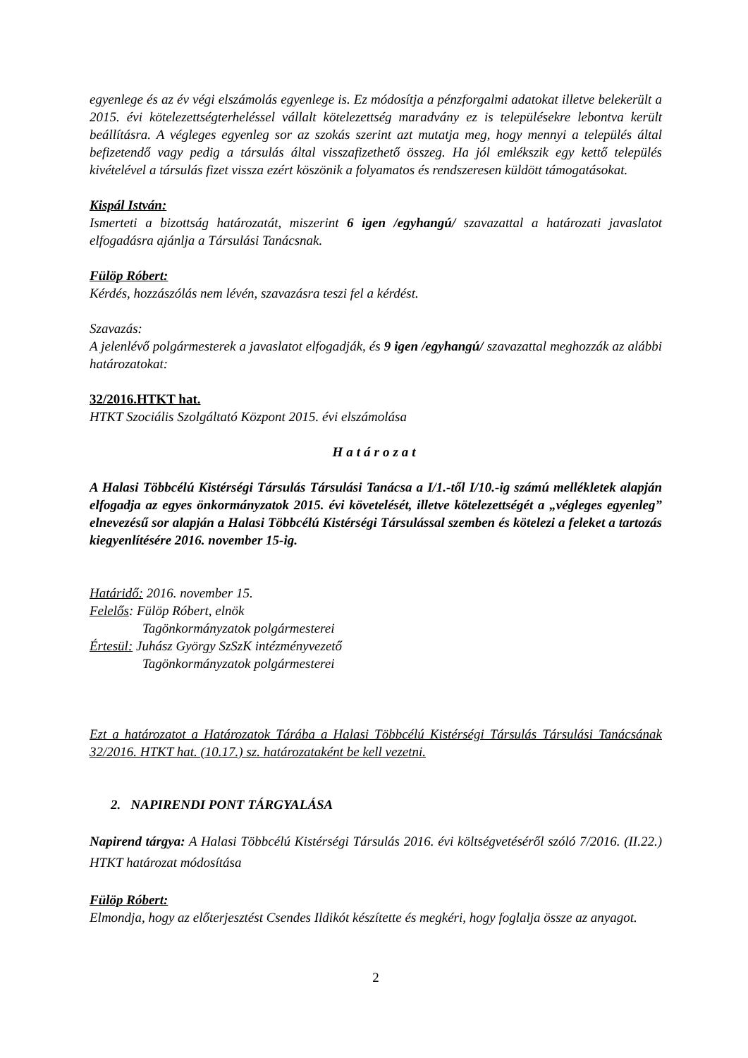egyenlege és az év végi elszámolás egyenlege is. Ez módosítja a pénzforgalmi adatokat illetve belekerült a 2015. évi kötelezettségterheléssel vállalt kötelezettség maradvány ez is településekre lebontva került beállításra. A végleges egyenleg sor az szokás szerint azt mutatja meg, hogy mennyi a település által befizetendő vagy pedig a társulás által visszafizethető összeg. Ha jól emlékszik egy kettő település kivételével a társulás fizet vissza ezért köszönik a folyamatos és rendszeresen küldött támogatásokat.
Kispál István:
Ismerteti a bizottság határozatát, miszerint 6 igen /egyhangú/ szavazattal a határozati javaslatot elfogadásra ajánlja a Társulási Tanácsnak.
Fülöp Róbert:
Kérdés, hozzászólás nem lévén, szavazásra teszi fel a kérdést.
Szavazás:
A jelenlévő polgármesterek a javaslatot elfogadják, és 9 igen /egyhangú/ szavazattal meghozzák az alábbi határozatokat:
32/2016.HTKT hat.
HTKT Szociális Szolgáltató Központ 2015. évi elszámolása
Határozat
A Halasi Többcélú Kistérségi Társulás Társulási Tanácsa a I/1.-től I/10.-ig számú mellékletek alapján elfogadja az egyes önkormányzatok 2015. évi követelését, illetve kötelezettségét a „végleges egyenleg” elnevezésű sor alapján a Halasi Többcélú Kistérségi Társulással szemben és kötelezi a feleket a tartozás kiegyenlítésére 2016. november 15-ig.
Határidő: 2016. november 15.
Felelős: Fülöp Róbert, elnök
Tagönkormányzatok polgármesterei
Értesül: Juhász György SzSzK intézményvezető
Tagönkormányzatok polgármesterei
Ezt a határozatot a Határozatok Tárába a Halasi Többcélú Kistérségi Társulás Társulási Tanácsának 32/2016. HTKT hat. (10.17.) sz. határozataként be kell vezetni.
2. NAPIRENDI PONT TÁRGYALÁSA
Napirend tárgya: A Halasi Többcélú Kistérségi Társulás 2016. évi költségvetéséről szóló 7/2016. (II.22.) HTKT határozat módosítása
Fülöp Róbert:
Elmondja, hogy az előterjesztést Csendes Ildikót készítette és megkéri, hogy foglalja össze az anyagot.
2